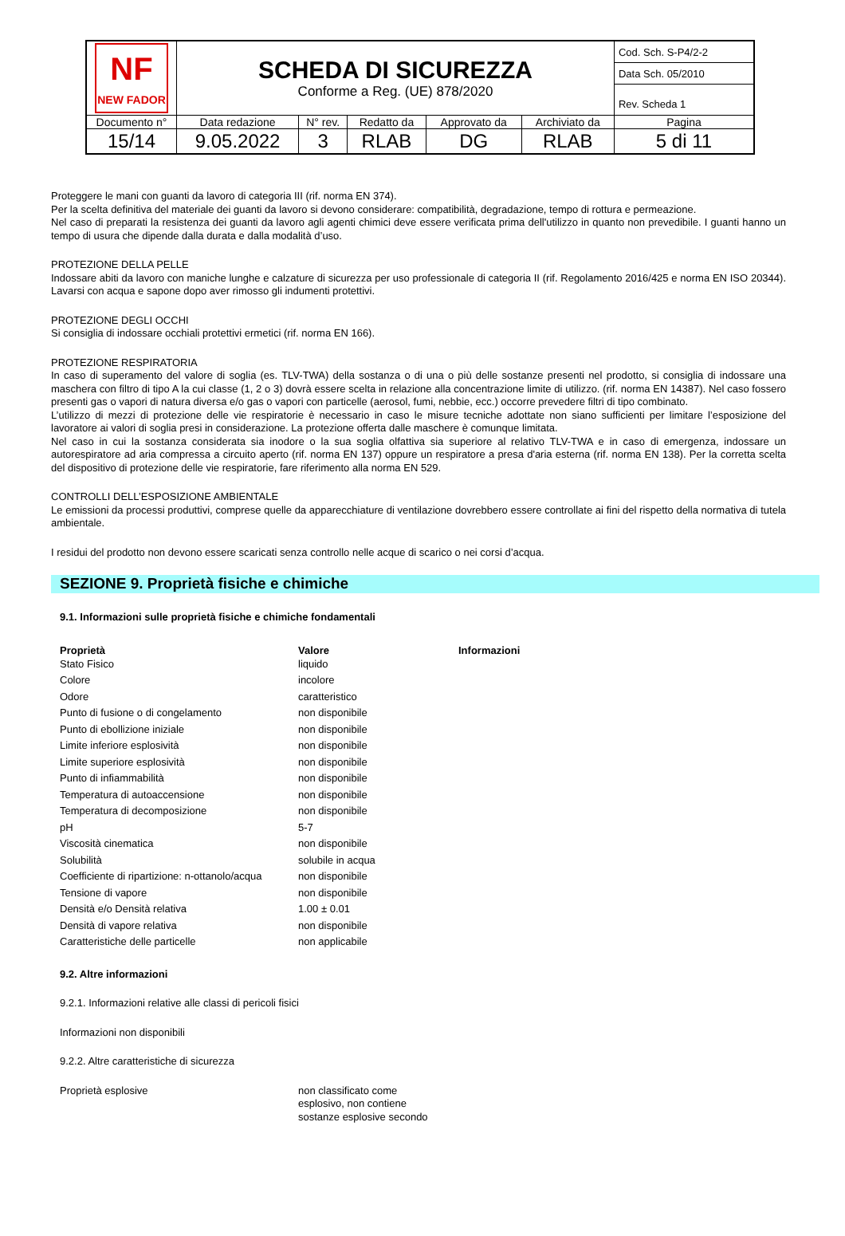| NF NEW FADOR | SCHEDA DI SICUREZZA Conforme a Reg. (UE) 878/2020 | | | | | Cod. Sch. S-P4/2-2 |
| | | | | | | Data Sch. 05/2010 |
| | | | | | | Rev. Scheda 1 |
| Documento n° | Data redazione | N° rev. | Redatto da | Approvato da | Archiviato da | Pagina |
| 15/14 | 9.05.2022 | 3 | RLAB | DG | RLAB | 5 di 11 |
Proteggere le mani con guanti da lavoro di categoria III (rif. norma EN 374).
Per la scelta definitiva del materiale dei guanti da lavoro si devono considerare: compatibilità, degradazione, tempo di rottura e permeazione.
Nel caso di preparati la resistenza dei guanti da lavoro agli agenti chimici deve essere verificata prima dell'utilizzo in quanto non prevedibile. I guanti hanno un tempo di usura che dipende dalla durata e dalla modalità d’uso.
PROTEZIONE DELLA PELLE
Indossare abiti da lavoro con maniche lunghe e calzature di sicurezza per uso professionale di categoria II (rif. Regolamento 2016/425 e norma EN ISO 20344). Lavarsi con acqua e sapone dopo aver rimosso gli indumenti protettivi.
PROTEZIONE DEGLI OCCHI
Si consiglia di indossare occhiali protettivi ermetici (rif. norma EN 166).
PROTEZIONE RESPIRATORIA
In caso di superamento del valore di soglia (es. TLV-TWA) della sostanza o di una o più delle sostanze presenti nel prodotto, si consiglia di indossare una maschera con filtro di tipo A la cui classe (1, 2 o 3) dovrà essere scelta in relazione alla concentrazione limite di utilizzo. (rif. norma EN 14387). Nel caso fossero presenti gas o vapori di natura diversa e/o gas o vapori con particelle (aerosol, fumi, nebbie, ecc.) occorre prevedere filtri di tipo combinato.
L’utilizzo di mezzi di protezione delle vie respiratorie è necessario in caso le misure tecniche adottate non siano sufficienti per limitare l’esposizione del lavoratore ai valori di soglia presi in considerazione. La protezione offerta dalle maschere è comunque limitata.
Nel caso in cui la sostanza considerata sia inodore o la sua soglia olfattiva sia superiore al relativo TLV-TWA e in caso di emergenza, indossare un autorespiratore ad aria compressa a circuito aperto (rif. norma EN 137) oppure un respiratore a presa d'aria esterna (rif. norma EN 138). Per la corretta scelta del dispositivo di protezione delle vie respiratorie, fare riferimento alla norma EN 529.
CONTROLLI DELL’ESPOSIZIONE AMBIENTALE
Le emissioni da processi produttivi, comprese quelle da apparecchiature di ventilazione dovrebbero essere controllate ai fini del rispetto della normativa di tutela ambientale.
I residui del prodotto non devono essere scaricati senza controllo nelle acque di scarico o nei corsi d’acqua.
SEZIONE 9. Proprietà fisiche e chimiche
9.1. Informazioni sulle proprietà fisiche e chimiche fondamentali
| Proprietà | Valore | Informazioni |
| --- | --- | --- |
| Stato Fisico | liquido | |
| Colore | incolore | |
| Odore | caratteristico | |
| Punto di fusione o di congelamento | non disponibile | |
| Punto di ebollizione iniziale | non disponibile | |
| Limite inferiore esplosività | non disponibile | |
| Limite superiore esplosività | non disponibile | |
| Punto di infiammabilità | non disponibile | |
| Temperatura di autoaccensione | non disponibile | |
| Temperatura di decomposizione | non disponibile | |
| pH | 5-7 | |
| Viscosità cinematica | non disponibile | |
| Solubilità | solubile in acqua | |
| Coefficiente di ripartizione: n-ottanolo/acqua | non disponibile | |
| Tensione di vapore | non disponibile | |
| Densità e/o Densità relativa | 1.00 ± 0.01 | |
| Densità di vapore relativa | non disponibile | |
| Caratteristiche delle particelle | non applicabile | |
9.2. Altre informazioni
9.2.1. Informazioni relative alle classi di pericoli fisici
Informazioni non disponibili
9.2.2. Altre caratteristiche di sicurezza
| Proprietà esplosive | non classificato come esplosivo, non contiene sostanze esplosive secondo |